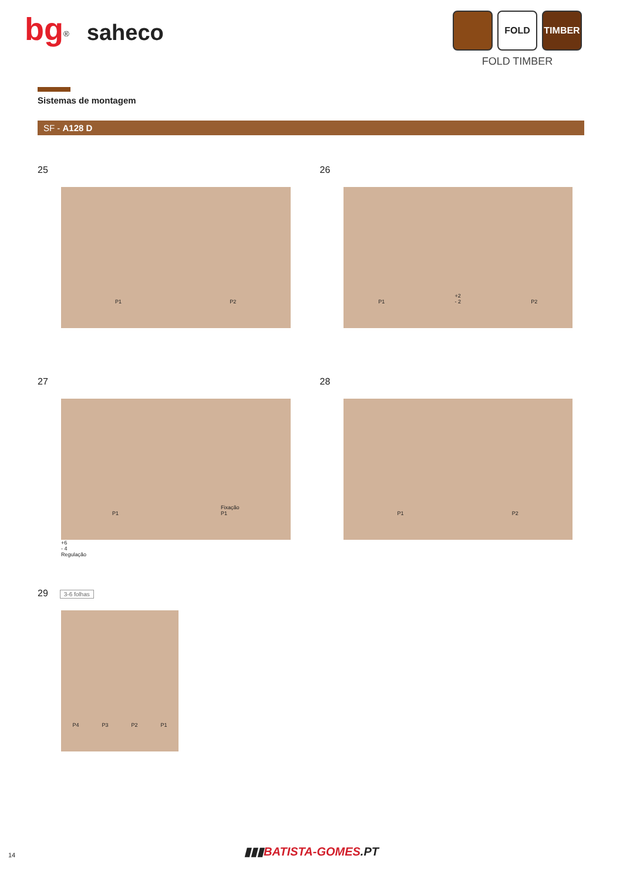bg<sup>®</sup> saheco
FOLD TIMBER
FOLD TIMBER
Sistemas de montagem
SF - A128 D
25
P1 P2
26
P1 +2
- 2 P2
27
P1 Fixação
P1
+6
- 4
Regulação
28
P1 P2
29 3-6 folhas
P4 P3 P2 P1
14
▮▮▮BATISTA-GOMES.PT